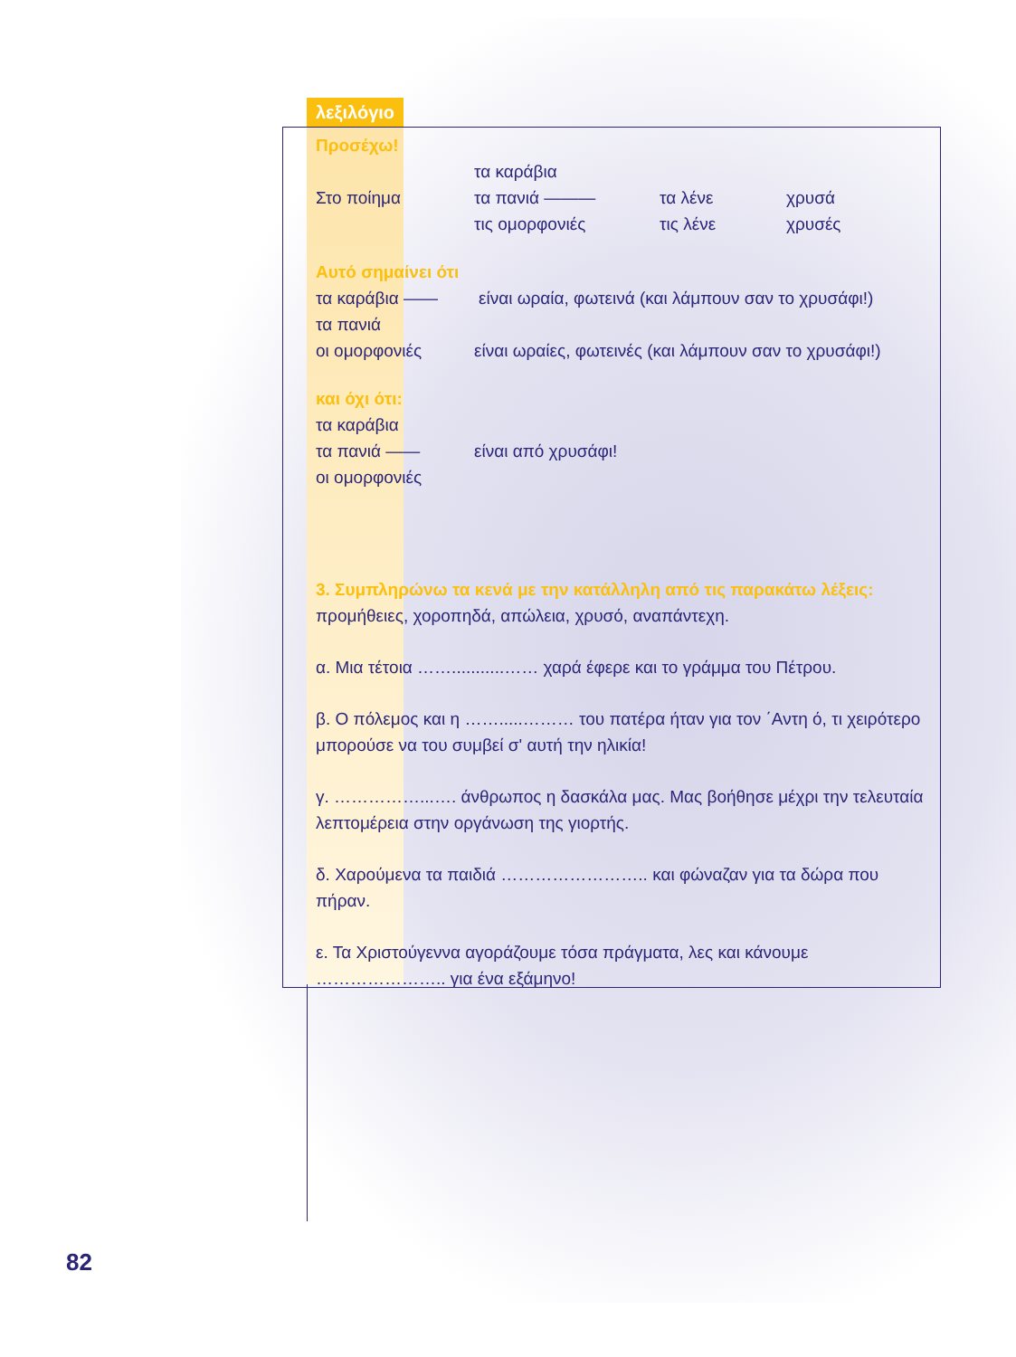λεξιλόγιο
Προσέχω!
τα καράβια
Στο ποίημα τα πανιά ——— τα λένε χρυσά
τις ομορφονιές τις λένε χρυσές
Αυτό σημαίνει ότι
τα καράβια —— είναι ωραία, φωτεινά (και λάμπουν σαν το χρυσάφι!)
τα πανιά
οι ομορφονιές είναι ωραίες, φωτεινές (και λάμπουν σαν το χρυσάφι!)
και όχι ότι:
τα καράβια
τα πανιά —— είναι από χρυσάφι!
οι ομορφονιές
3. Συμπληρώνω τα κενά με την κατάλληλη από τις παρακάτω λέξεις:
προμήθειες, χοροπηδά, απώλεια, χρυσό, αναπάντεχη.
α. Μια τέτοια ……...........…… χαρά έφερε και το γράμμα του Πέτρου.
β. Ο πόλεμος και η …….....……… του πατέρα ήταν για τον ΄Αντη ό, τι χειρότερο μπορούσε να του συμβεί σ' αυτή την ηλικία!
γ. ……………...…. άνθρωπος η δασκάλα μας. Μας βοήθησε μέχρι την τελευταία λεπτομέρεια στην οργάνωση της γιορτής.
δ. Χαρούμενα τα παιδιά …………………….. και φώναζαν για τα δώρα που πήραν.
ε. Τα Χριστούγεννα αγοράζουμε τόσα πράγματα, λες και κάνουμε ………………….. για ένα εξάμηνο!
82